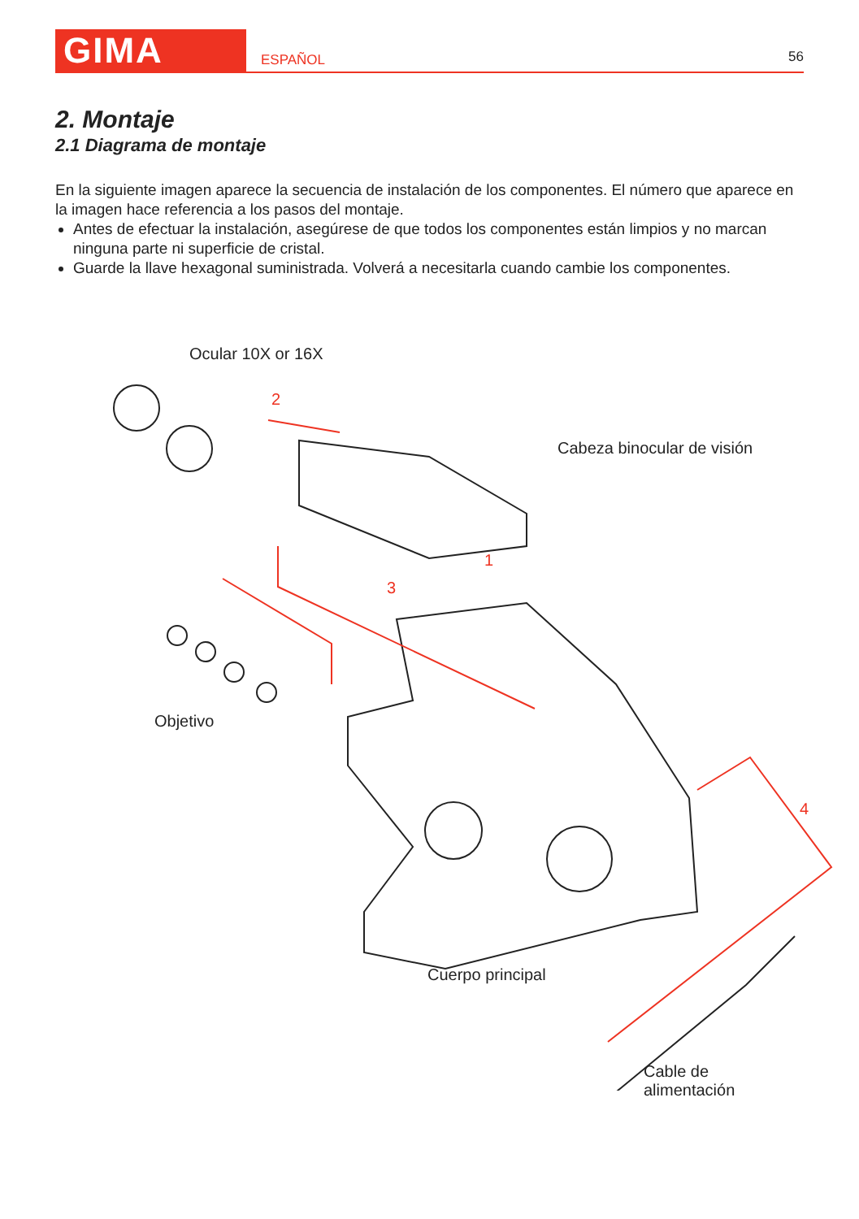GIMA
ESPAÑOL
56
2. Montaje
2.1 Diagrama de montaje
En la siguiente imagen aparece la secuencia de instalación de los componentes. El número que aparece en la imagen hace referencia a los pasos del montaje.
Antes de efectuar la instalación, asegúrese de que todos los componentes están limpios y no marcan ninguna parte ni superficie de cristal.
Guarde la llave hexagonal suministrada. Volverá a necesitarla cuando cambie los componentes.
Ocular 10X or 16X
2
Cabeza binocular de visión
1
3
Objetivo
4
Cuerpo principal
Cable de alimentación